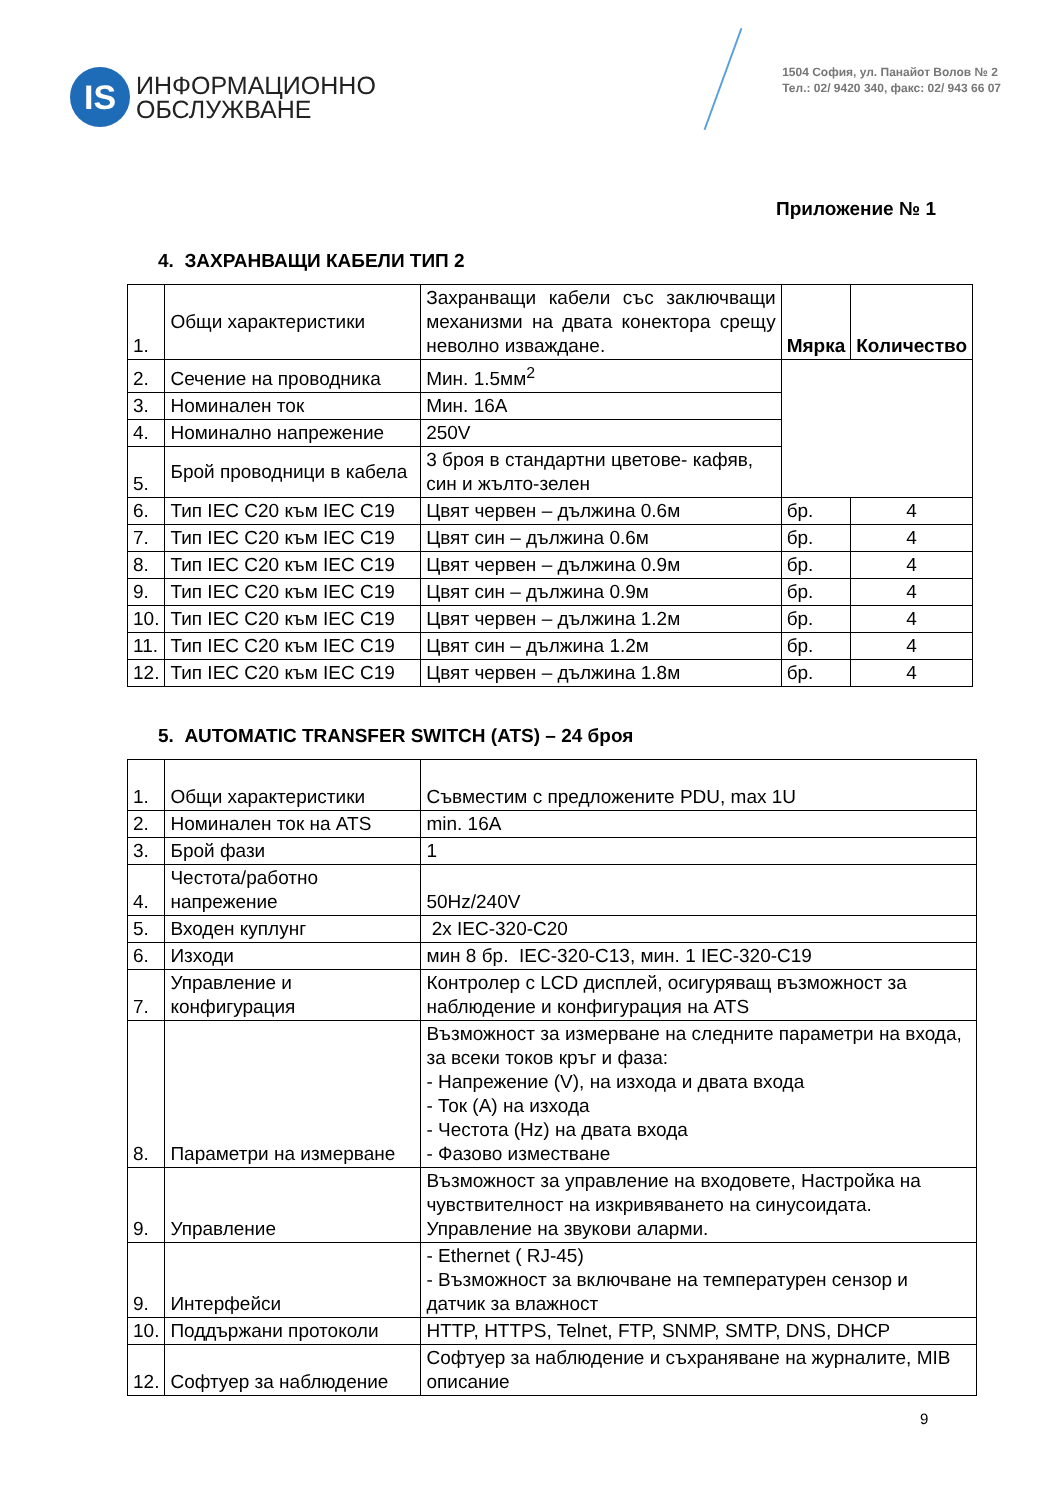IS
ИНФОРМАЦИОННО
ОБСЛУЖВАНЕ
1504 София, ул. Панайот Волов № 2
Тел.: 02/ 9420 340, факс: 02/ 943 66 07
Приложение № 1
4. ЗАХРАНВАЩИ КАБЕЛИ ТИП 2
| 1. | Общи характеристики | Захранващи кабели със заключващи механизми на двата конектора срещу неволно изваждане. | Мярка | Количество |
| 2. | Сечение на проводника | Мин. 1.5мм<sup>2</sup> | | |
| 3. | Номинален ток | Мин. 16А | | |
| 4. | Номинално напрежение | 250V | | |
| 5. | Брой проводници в кабела | 3 броя в стандартни цветове- кафяв, син и жълто-зелен | | |
| 6. | Тип IEC C20 към IEC C19 | Цвят червен – дължина 0.6м | бр. | 4 |
| 7. | Тип IEC C20 към IEC C19 | Цвят син – дължина 0.6м | бр. | 4 |
| 8. | Тип IEC C20 към IEC C19 | Цвят червен – дължина 0.9м | бр. | 4 |
| 9. | Тип IEC C20 към IEC C19 | Цвят син – дължина 0.9м | бр. | 4 |
| 10. | Тип IEC C20 към IEC C19 | Цвят червен – дължина 1.2м | бр. | 4 |
| 11. | Тип IEC C20 към IEC C19 | Цвят син – дължина 1.2м | бр. | 4 |
| 12. | Тип IEC C20 към IEC C19 | Цвят червен – дължина 1.8м | бр. | 4 |
5. AUTOMATIC TRANSFER SWITCH (ATS) – 24 броя
| 1. | Общи характеристики | Съвместим с предложените PDU, max 1U |
| 2. | Номинален ток на ATS | min. 16A |
| 3. | Брой фази | 1 |
| 4. | Честота/работно напрежение | 50Hz/240V |
| 5. | Входен куплунг | 2x IEC-320-C20 |
| 6. | Изходи | мин 8 бр. IEC-320-C13, мин. 1 IEC-320-C19 |
| 7. | Управление и конфигурация | Контролер с LCD дисплей, осигуряващ възможност за наблюдение и конфигурация на ATS |
| 8. | Параметри на измерване | Възможност за измерване на следните параметри на входа, за всеки токов кръг и фаза: - Напрежение (V), на изхода и двата входа - Ток (A) на изхода - Честота (Hz) на двата входа - Фазово изместване |
| 9. | Управление | Възможност за управление на входовете, Настройка на чувствителност на изкривяването на синусоидата. Управление на звукови аларми. |
| 9. | Интерфейси | - Ethernet ( RJ-45) - Възможност за включване на температурен сензор и датчик за влажност |
| 10. | Поддържани протоколи | HTTP, HTTPS, Telnet, FTP, SNMP, SMTP, DNS, DHCP |
| 12. | Софтуер за наблюдение | Софтуер за наблюдение и съхраняване на журналите, MIB описание |
9